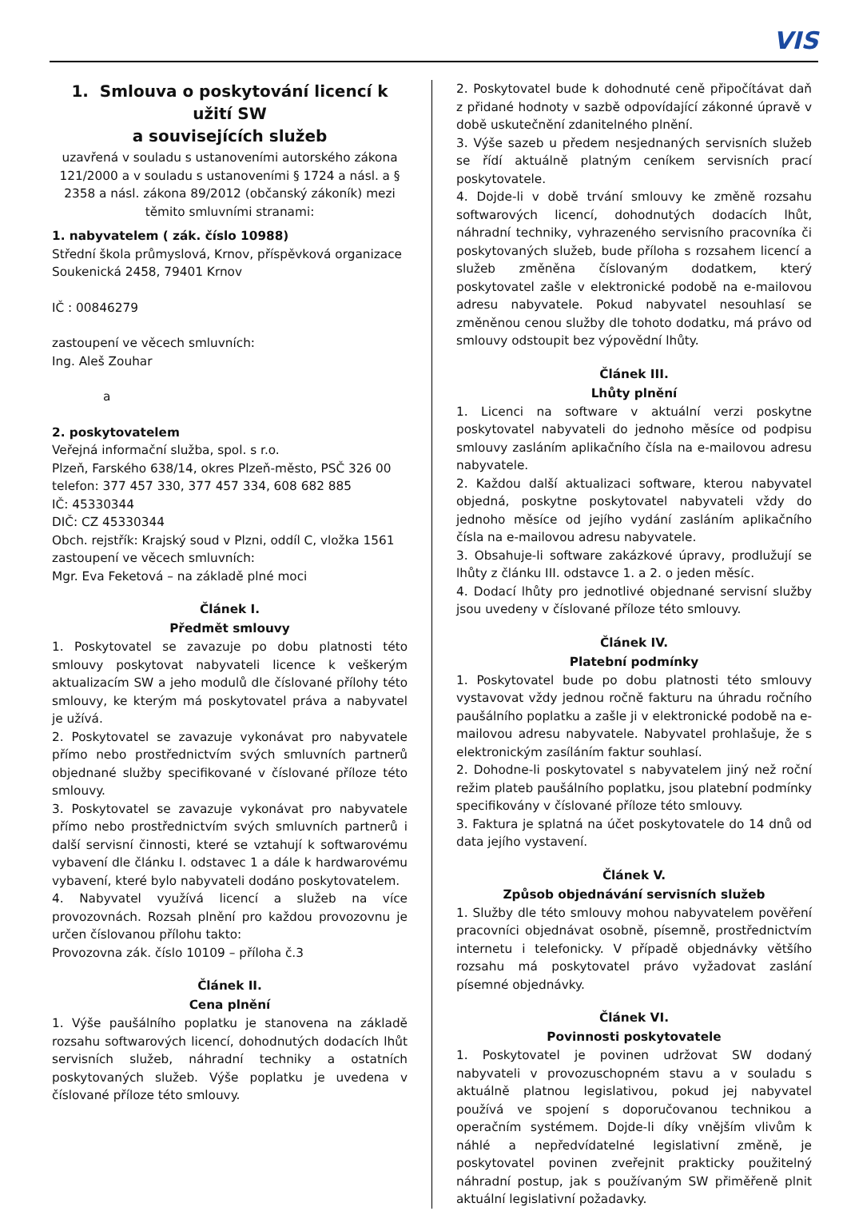VIS
1. Smlouva o poskytování licencí k užití SW
a souvisejících služeb
uzavřená v souladu s ustanoveními autorského zákona 121/2000 a v souladu s ustanoveními § 1724 a násl. a § 2358 a násl. zákona 89/2012 (občanský zákoník) mezi těmito smluvními stranami:
1. nabyvatelem ( zák. číslo 10988)
Střední škola průmyslová, Krnov, příspěvková organizace
Soukenická 2458, 79401 Krnov
IČ : 00846279
zastoupení ve věcech smluvních:
Ing. Aleš Zouhar
a
2. poskytovatelem
Veřejná informační služba, spol. s r.o.
Plzeň, Farského 638/14, okres Plzeň-město, PSČ 326 00
telefon: 377 457 330, 377 457 334, 608 682 885
IČ: 45330344
DIČ: CZ 45330344
Obch. rejstřík: Krajský soud v Plzni, oddíl C, vložka 1561
zastoupení ve věcech smluvních:
Mgr. Eva Feketová – na základě plné moci
Článek I.
Předmět smlouvy
1. Poskytovatel se zavazuje po dobu platnosti této smlouvy poskytovat nabyvateli licence k veškerým aktualizacím SW a jeho modulů dle číslované přílohy této smlouvy, ke kterým má poskytovatel práva a nabyvatel je užívá.
2. Poskytovatel se zavazuje vykonávat pro nabyvatele přímo nebo prostřednictvím svých smluvních partnerů objednané služby specifikované v číslované příloze této smlouvy.
3. Poskytovatel se zavazuje vykonávat pro nabyvatele přímo nebo prostřednictvím svých smluvních partnerů i další servisní činnosti, které se vztahují k softwarovému vybavení dle článku I. odstavec 1 a dále k hardwarovému vybavení, které bylo nabyvateli dodáno poskytovatelem.
4. Nabyvatel využívá licencí a služeb na více provozovnách. Rozsah plnění pro každou provozovnu je určen číslovanou přílohu takto:
Provozovna zák. číslo 10109 – příloha č.3
Článek II.
Cena plnění
1. Výše paušálního poplatku je stanovena na základě rozsahu softwarových licencí, dohodnutých dodacích lhůt servisních služeb, náhradní techniky a ostatních poskytovaných služeb. Výše poplatku je uvedena v číslované příloze této smlouvy.
2. Poskytovatel bude k dohodnuté ceně připočítávat daň z přidané hodnoty v sazbě odpovídající zákonné úpravě v době uskutečnění zdanitelného plnění.
3. Výše sazeb u předem nesjednaných servisních služeb se řídí aktuálně platným ceníkem servisních prací poskytovatele.
4. Dojde-li v době trvání smlouvy ke změně rozsahu softwarových licencí, dohodnutých dodacích lhůt, náhradní techniky, vyhrazeného servisního pracovníka či poskytovaných služeb, bude příloha s rozsahem licencí a služeb změněna číslovaným dodatkem, který poskytovatel zašle v elektronické podobě na e-mailovou adresu nabyvatele. Pokud nabyvatel nesouhlasí se změněnou cenou služby dle tohoto dodatku, má právo od smlouvy odstoupit bez výpovědní lhůty.
Článek III.
Lhůty plnění
1. Licenci na software v aktuální verzi poskytne poskytovatel nabyvateli do jednoho měsíce od podpisu smlouvy zasláním aplikačního čísla na e-mailovou adresu nabyvatele.
2. Každou další aktualizaci software, kterou nabyvatel objedná, poskytne poskytovatel nabyvateli vždy do jednoho měsíce od jejího vydání zasláním aplikačního čísla na e-mailovou adresu nabyvatele.
3. Obsahuje-li software zakázkové úpravy, prodlužují se lhůty z článku III. odstavce 1. a 2. o jeden měsíc.
4. Dodací lhůty pro jednotlivé objednané servisní služby jsou uvedeny v číslované příloze této smlouvy.
Článek IV.
Platební podmínky
1. Poskytovatel bude po dobu platnosti této smlouvy vystavovat vždy jednou ročně fakturu na úhradu ročního paušálního poplatku a zašle ji v elektronické podobě na e-mailovou adresu nabyvatele. Nabyvatel prohlašuje, že s elektronickým zasíláním faktur souhlasí.
2. Dohodne-li poskytovatel s nabyvatelem jiný než roční režim plateb paušálního poplatku, jsou platební podmínky specifikovány v číslované příloze této smlouvy.
3. Faktura je splatná na účet poskytovatele do 14 dnů od data jejího vystavení.
Článek V.
Způsob objednávání servisních služeb
1. Služby dle této smlouvy mohou nabyvatelem pověření pracovníci objednávat osobně, písemně, prostřednictvím internetu i telefonicky. V případě objednávky většího rozsahu má poskytovatel právo vyžadovat zaslání písemné objednávky.
Článek VI.
Povinnosti poskytovatele
1. Poskytovatel je povinen udržovat SW dodaný nabyvateli v provozuschopném stavu a v souladu s aktuálně platnou legislativou, pokud jej nabyvatel používá ve spojení s doporučovanou technikou a operačním systémem. Dojde-li díky vnějším vlivům k náhlé a nepředvídatelné legislativní změně, je poskytovatel povinen zveřejnit prakticky použitelný náhradní postup, jak s používaným SW přiměřeně plnit aktuální legislativní požadavky.